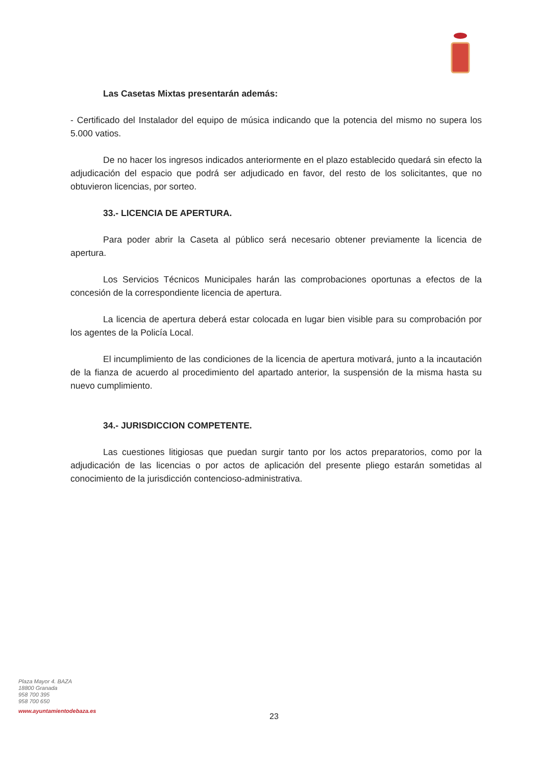Las Casetas Mixtas presentarán además:
- Certificado del Instalador del equipo de música indicando que la potencia del mismo no supera los 5.000 vatios.
De no hacer los ingresos indicados anteriormente en el plazo establecido quedará sin efecto la adjudicación del espacio que podrá ser adjudicado en favor, del resto de los solicitantes, que no obtuvieron licencias, por sorteo.
33.- LICENCIA DE APERTURA.
Para poder abrir la Caseta al público será necesario obtener previamente la licencia de apertura.
Los Servicios Técnicos Municipales harán las comprobaciones oportunas a efectos de la concesión de la correspondiente licencia de apertura.
La licencia de apertura deberá estar colocada en lugar bien visible para su comprobación por los agentes de la Policía Local.
El incumplimiento de las condiciones de la licencia de apertura motivará, junto a la incautación de la fianza de acuerdo al procedimiento del apartado anterior, la suspensión de la misma hasta su nuevo cumplimiento.
34.- JURISDICCION COMPETENTE.
Las cuestiones litigiosas que puedan surgir tanto por los actos preparatorios, como por la adjudicación de las licencias o por actos de aplicación del presente pliego estarán sometidas al conocimiento de la jurisdicción contencioso-administrativa.
Plaza Mayor 4. BAZA
18800 Granada
958 700 395
958 700 650
www.ayuntamientodebaza.es
23